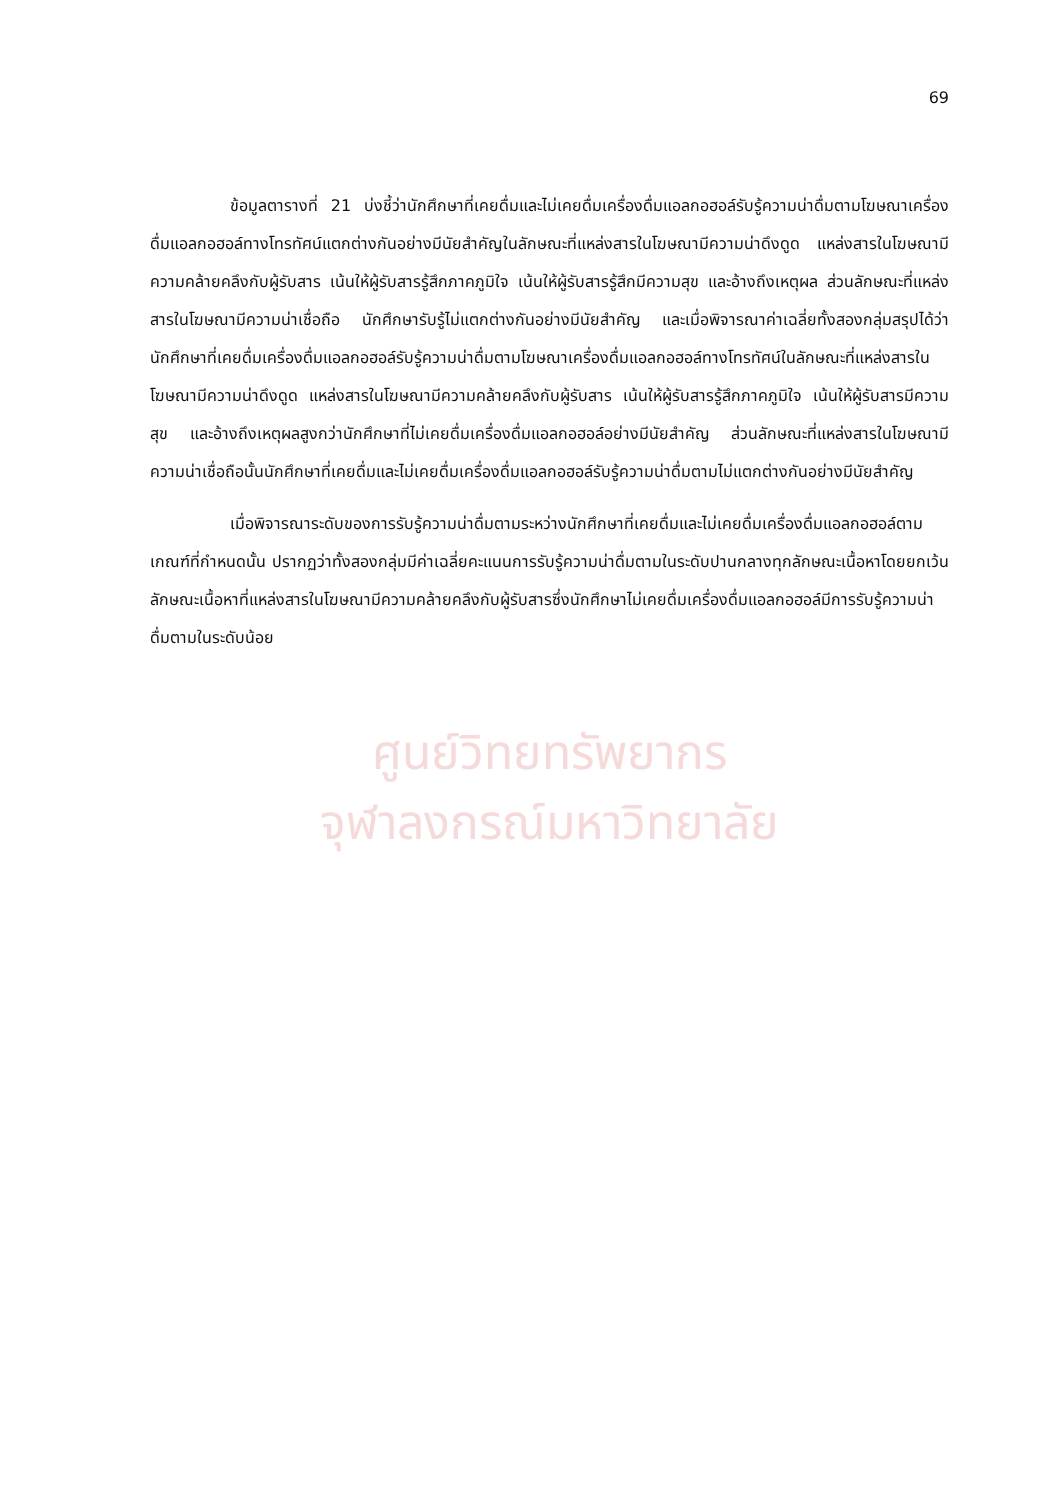69
ข้อมูลตารางที่ 21 บ่งชี้ว่านักศึกษาที่เคยดื่มและไม่เคยดื่มเครื่องดื่มแอลกอฮอล์รับรู้ความน่าดื่มตามโฆษณาเครื่องดื่มแอลกอฮอล์ทางโทรทัศน์แตกต่างกันอย่างมีนัยสำคัญในลักษณะที่แหล่งสารในโฆษณามีความน่าดึงดูด แหล่งสารในโฆษณามีความคล้ายคลึงกับผู้รับสาร เน้นให้ผู้รับสารรู้สึกภาคภูมิใจ เน้นให้ผู้รับสารรู้สึกมีความสุข และอ้างถึงเหตุผล ส่วนลักษณะที่แหล่งสารในโฆษณามีความน่าเชื่อถือ นักศึกษารับรู้ไม่แตกต่างกันอย่างมีนัยสำคัญ และเมื่อพิจารณาค่าเฉลี่ยทั้งสองกลุ่มสรุปได้ว่านักศึกษาที่เคยดื่มเครื่องดื่มแอลกอฮอล์รับรู้ความน่าดื่มตามโฆษณาเครื่องดื่มแอลกอฮอล์ทางโทรทัศน์ในลักษณะที่แหล่งสารในโฆษณามีความน่าดึงดูด แหล่งสารในโฆษณามีความคล้ายคลึงกับผู้รับสาร เน้นให้ผู้รับสารรู้สึกภาคภูมิใจ เน้นให้ผู้รับสารมีความสุข และอ้างถึงเหตุผลสูงกว่านักศึกษาที่ไม่เคยดื่มเครื่องดื่มแอลกอฮอล์อย่างมีนัยสำคัญ ส่วนลักษณะที่แหล่งสารในโฆษณามีความน่าเชื่อถือนั้นนักศึกษาที่เคยดื่มและไม่เคยดื่มเครื่องดื่มแอลกอฮอล์รับรู้ความน่าดื่มตามไม่แตกต่างกันอย่างมีนัยสำคัญ
เมื่อพิจารณาระดับของการรับรู้ความน่าดื่มตามระหว่างนักศึกษาที่เคยดื่มและไม่เคยดื่มเครื่องดื่มแอลกอฮอล์ตามเกณฑ์ที่กำหนดนั้น ปรากฏว่าทั้งสองกลุ่มมีค่าเฉลี่ยคะแนนการรับรู้ความน่าดื่มตามในระดับปานกลางทุกลักษณะเนื้อหาโดยยกเว้นลักษณะเนื้อหาที่แหล่งสารในโฆษณามีความคล้ายคลึงกับผู้รับสารซึ่งนักศึกษาไม่เคยดื่มเครื่องดื่มแอลกอฮอล์มีการรับรู้ความน่าดื่มตามในระดับน้อย
ศูนย์วิทยทรัพยากร
จุฬาลงกรณ์มหาวิทยาลัย